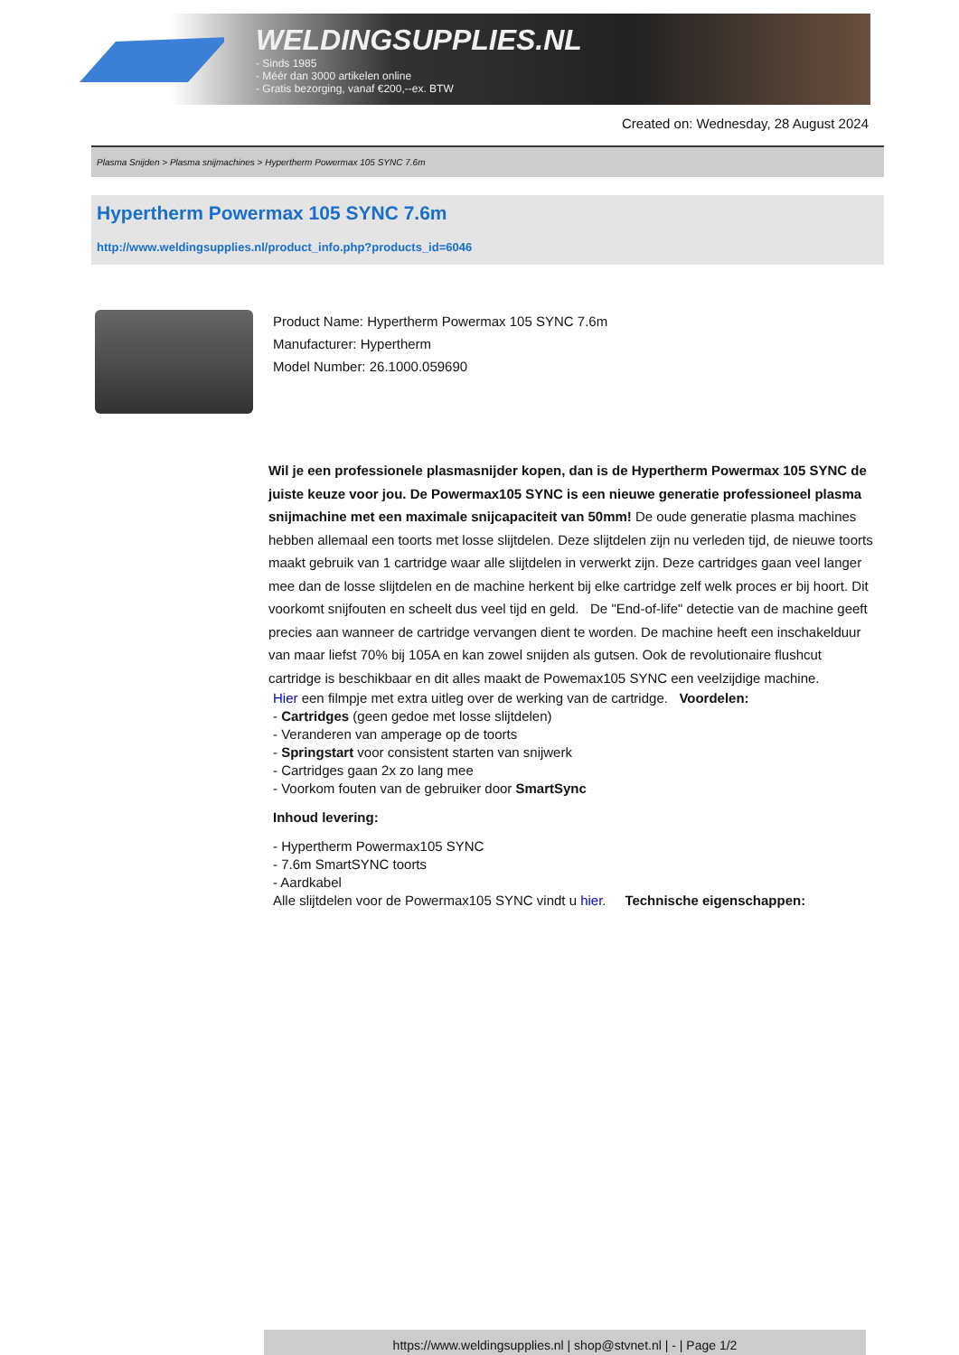WELDINGSUPPLIES.NL
- Sinds 1985
- Méér dan 3000 artikelen online
- Gratis bezorging, vanaf €200,--ex. BTW
Created on: Wednesday, 28 August 2024
Plasma Snijden > Plasma snijmachines > Hypertherm Powermax 105 SYNC 7.6m
Hypertherm Powermax 105 SYNC 7.6m
http://www.weldingsupplies.nl/product_info.php?products_id=6046
Product Name: Hypertherm Powermax 105 SYNC 7.6m
Manufacturer: Hypertherm
Model Number: 26.1000.059690
Wil je een professionele plasmasnijder kopen, dan is de Hypertherm Powermax 105 SYNC de juiste keuze voor jou. De Powermax105 SYNC is een nieuwe generatie professioneel plasma snijmachine met een maximale snijcapaciteit van 50mm! De oude generatie plasma machines hebben allemaal een toorts met losse slijtdelen. Deze slijtdelen zijn nu verleden tijd, de nieuwe toorts maakt gebruik van 1 cartridge waar alle slijtdelen in verwerkt zijn. Deze cartridges gaan veel langer mee dan de losse slijtdelen en de machine herkent bij elke cartridge zelf welk proces er bij hoort. Dit voorkomt snijfouten en scheelt dus veel tijd en geld. De "End-of-life" detectie van de machine geeft precies aan wanneer de cartridge vervangen dient te worden. De machine heeft een inschakelduur van maar liefst 70% bij 105A en kan zowel snijden als gutsen. Ook de revolutionaire flushcut cartridge is beschikbaar en dit alles maakt de Powemax105 SYNC een veelzijdige machine.
Hier een filmpje met extra uitleg over de werking van de cartridge. Voordelen:
- Cartridges (geen gedoe met losse slijtdelen)
- Veranderen van amperage op de toorts
- Springstart voor consistent starten van snijwerk
- Cartridges gaan 2x zo lang mee
- Voorkom fouten van de gebruiker door SmartSync
Inhoud levering:
- Hypertherm Powermax105 SYNC
- 7.6m SmartSYNC toorts
- Aardkabel
Alle slijtdelen voor de Powermax105 SYNC vindt u hier. Technische eigenschappen:
https://www.weldingsupplies.nl | shop@stvnet.nl | - | Page 1/2